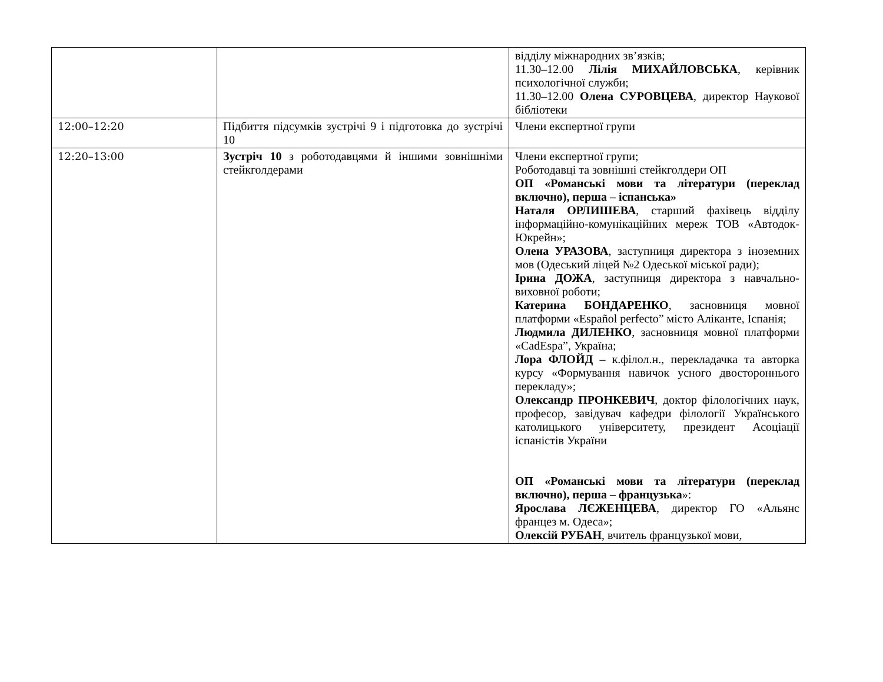| | | відділу міжнародних зв’язків; 11.30–12.00 Лілія МИХАЙЛОВСЬКА , керівник психологічної служби; 11.30–12.00 Олена СУРОВЦЕВА , директор Наукової бібліотеки |
| 12:00–12:20 | Підбиття підсумків зустрічі 9 і підготовка до зустрічі 10 | Члени експертної групи |
| 12:20–13:00 | Зустріч 10 з роботодавцями й іншими зовнішніми стейкголдерами | Члени експертної групи; Роботодавці та зовнішні стейкголдери ОП ОП «Романські мови та літератури (переклад включно), перша – іспанська» Наталя ОРЛИШЕВА , старший фахівець відділу інформаційно-комунікаційних мереж ТОВ «Автодок-Юкрейн»; Олена УРАЗОВА , заступниця директора з іноземних мов (Одеський ліцей №2 Одеської міської ради); Ірина ДОЖА , заступниця директора з навчально-виховної роботи; Катерина БОНДАРЕНКО , засновниця мовної платформи «Español perfecto” місто Аліканте, Іспанія; Людмила ДИЛЕНКО , засновниця мовної платформи «CadEspa”, Україна; Лора ФЛОЙД – к.філол.н., перекладачка та авторка курсу «Формування навичок усного двостороннього перекладу»; Олександр ПРОНКЕВИЧ , доктор філологічних наук, професор, завідувач кафедри філології Українського католицького університету, президент Асоціації іспаністів України ОП «Романські мови та літератури (переклад включно), перша – французька »: Ярослава ЛЄЖЕНЦЕВА , директор ГО «Альянс францез м. Одеса»; Олексій РУБАН , вчитель французької мови, |